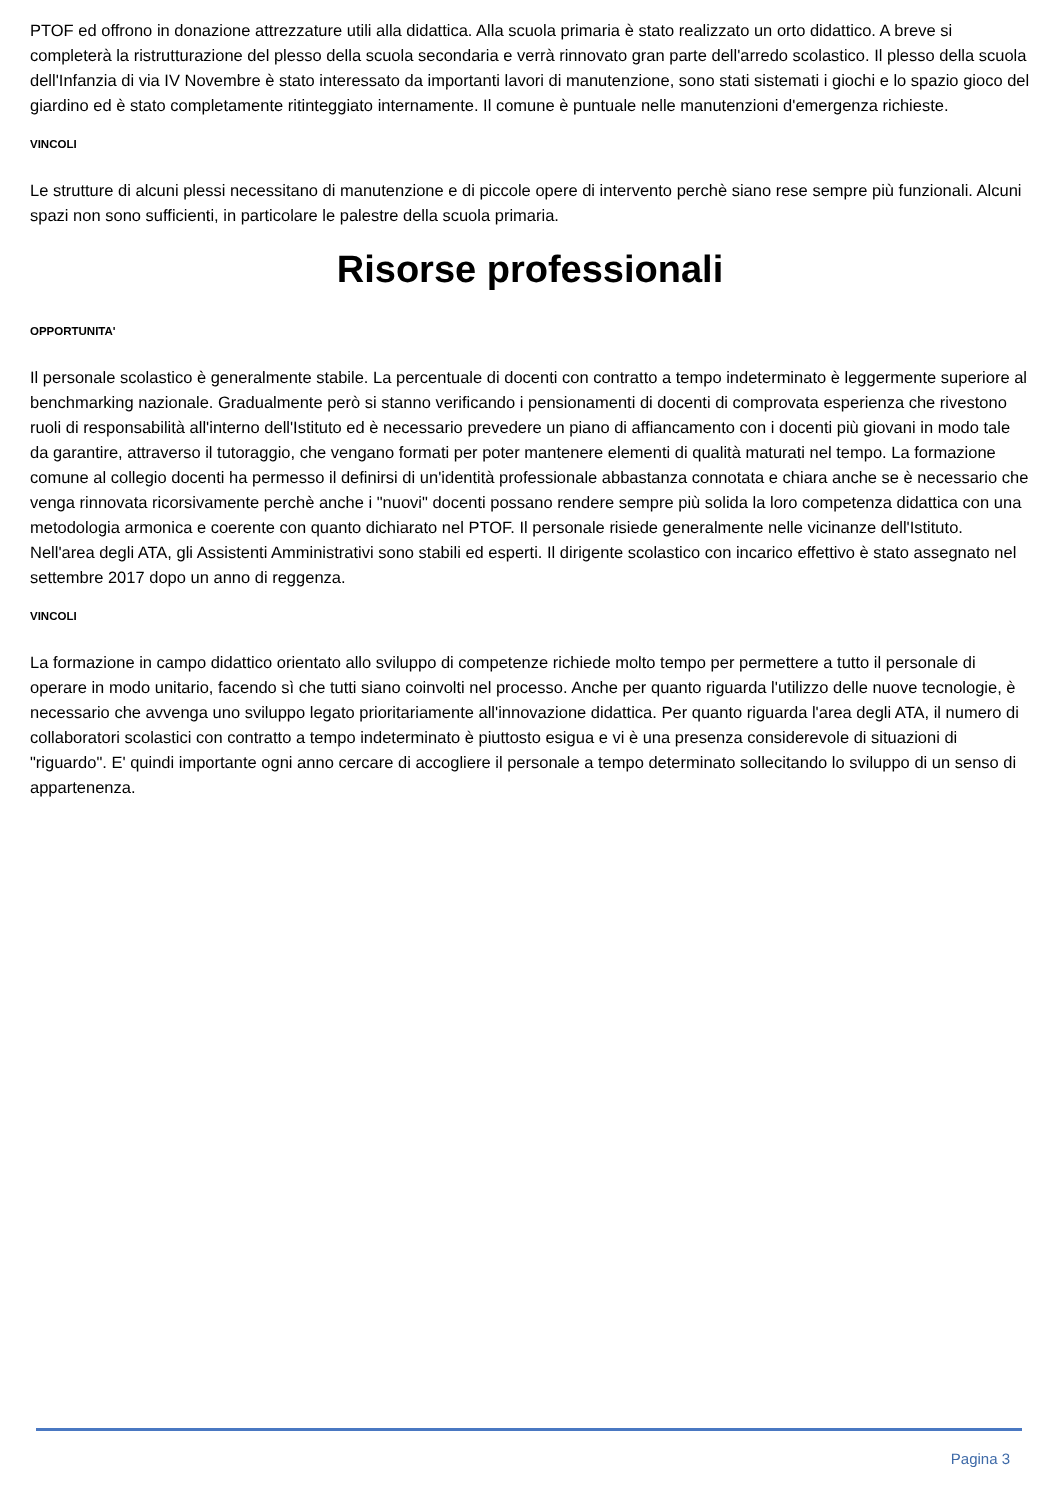PTOF ed offrono in donazione attrezzature utili alla didattica. Alla scuola primaria è stato realizzato un orto didattico. A breve si completerà la ristrutturazione del plesso della scuola secondaria e verrà rinnovato gran parte dell'arredo scolastico. Il plesso della scuola dell'Infanzia di via IV Novembre è stato interessato da importanti lavori di manutenzione, sono stati sistemati i giochi e lo spazio gioco del giardino ed è stato completamente ritinteggiato internamente. Il comune è puntuale nelle manutenzioni d'emergenza richieste.
VINCOLI
Le strutture di alcuni plessi necessitano di manutenzione e di piccole opere di intervento perchè siano rese sempre più funzionali. Alcuni spazi non sono sufficienti, in particolare le palestre della scuola primaria.
Risorse professionali
OPPORTUNITA'
Il personale scolastico è generalmente stabile. La percentuale di docenti con contratto a tempo indeterminato è leggermente superiore al benchmarking nazionale. Gradualmente però si stanno verificando i pensionamenti di docenti di comprovata esperienza che rivestono ruoli di responsabilità all'interno dell'Istituto ed è necessario prevedere un piano di affiancamento con i docenti più giovani in modo tale da garantire, attraverso il tutoraggio, che vengano formati per poter mantenere elementi di qualità maturati nel tempo. La formazione comune al collegio docenti ha permesso il definirsi di un'identità professionale abbastanza connotata e chiara anche se è necessario che venga rinnovata ricorsivamente perchè anche i "nuovi" docenti possano rendere sempre più solida la loro competenza didattica con una metodologia armonica e coerente con quanto dichiarato nel PTOF. Il personale risiede generalmente nelle vicinanze dell'Istituto. Nell'area degli ATA, gli Assistenti Amministrativi sono stabili ed esperti. Il dirigente scolastico con incarico effettivo è stato assegnato nel settembre 2017 dopo un anno di reggenza.
VINCOLI
La formazione in campo didattico orientato allo sviluppo di competenze richiede molto tempo per permettere a tutto il personale di operare in modo unitario, facendo sì che tutti siano coinvolti nel processo. Anche per quanto riguarda l'utilizzo delle nuove tecnologie, è necessario che avvenga uno sviluppo legato prioritariamente all'innovazione didattica. Per quanto riguarda l'area degli ATA, il numero di collaboratori scolastici con contratto a tempo indeterminato è piuttosto esigua e vi è una presenza considerevole di situazioni di "riguardo". E' quindi importante ogni anno cercare di accogliere il personale a tempo determinato sollecitando lo sviluppo di un senso di appartenenza.
Pagina 3